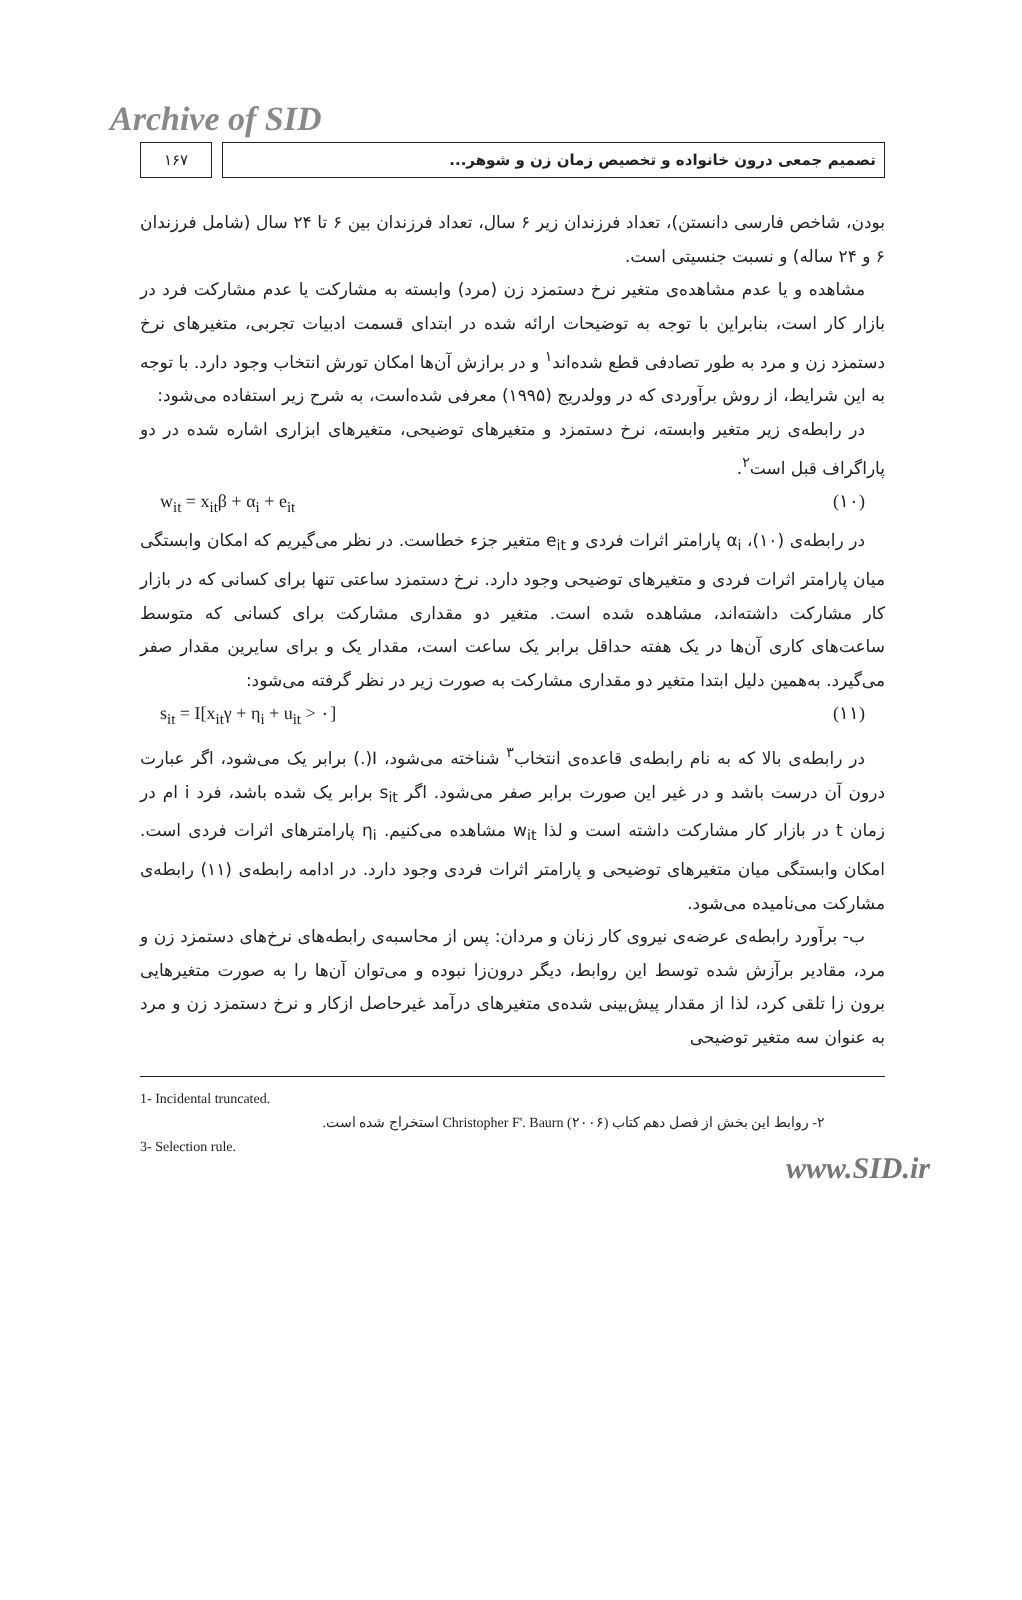Archive of SID
۱۶۷ تصمیم جمعی درون خانواده و تخصیص زمان زن و شوهر...
بودن، شاخص فارسی دانستن)، تعداد فرزندان زیر ۶ سال، تعداد فرزندان بین ۶ تا ۲۴ سال (شامل فرزندان ۶ و ۲۴ ساله) و نسبت جنسیتی است.
مشاهده و یا عدم مشاهده‌ی متغیر نرخ دستمزد زن (مرد) وابسته به مشارکت یا عدم مشارکت فرد در بازار کار است، بنابراین با توجه به توضیحات ارائه شده در ابتدای قسمت ادبیات تجربی، متغیرهای نرخ دستمزد زن و مرد به طور تصادفی قطع شده‌اند<sup>۱</sup> و در برازش آن‌ها امکان تورش انتخاب وجود دارد. با توجه به این شرایط، از روش برآوردی که در وولدریج (۱۹۹۵) معرفی شده‌است، به شرح زیر استفاده می‌شود:
در رابطه‌ی زیر متغیر وابسته، نرخ دستمزد و متغیرهای توضیحی، متغیرهای ابزاری اشاره شده در دو پاراگراف قبل است<sup>۲</sup>.
w<sub>it</sub> = x<sub>it</sub>β + α<sub>i</sub> + e<sub>it</sub> (۱۰)
در رابطه‌ی (۱۰)، α<sub>i</sub> پارامتر اثرات فردی و e<sub>it</sub> متغیر جزء خطاست. در نظر می‌گیریم که امکان وابستگی میان پارامتر اثرات فردی و متغیرهای توضیحی وجود دارد. نرخ دستمزد ساعتی تنها برای کسانی که در بازار کار مشارکت داشته‌اند، مشاهده شده است. متغیر دو مقداری مشارکت برای کسانی که متوسط ساعت‌های کاری آن‌ها در یک هفته حداقل برابر یک ساعت است، مقدار یک و برای سایرین مقدار صفر می‌گیرد. به‌همین دلیل ابتدا متغیر دو مقداری مشارکت به صورت زیر در نظر گرفته می‌شود:
s<sub>it</sub> = I[x<sub>it</sub>γ + η<sub>i</sub> + u<sub>it</sub> > ۰] (۱۱)
در رابطه‌ی بالا که به نام رابطه‌ی قاعده‌ی انتخاب<sup>۳</sup> شناخته می‌شود، I(.) برابر یک می‌شود، اگر عبارت درون آن درست باشد و در غیر این صورت برابر صفر می‌شود. اگر s<sub>it</sub> برابر یک شده باشد، فرد i ام در زمان t در بازار کار مشارکت داشته است و لذا w<sub>it</sub> مشاهده می‌کنیم. η<sub>i</sub> پارامترهای اثرات فردی است. امکان وابستگی میان متغیرهای توضیحی و پارامتر اثرات فردی وجود دارد. در ادامه رابطه‌ی (۱۱) رابطه‌ی مشارکت می‌نامیده می‌شود.
ب- برآورد رابطه‌ی عرضه‌ی نیروی کار زنان و مردان: پس از محاسبه‌ی رابطه‌های نرخ‌های دستمزد زن و مرد، مقادیر برآزش شده توسط این روابط، دیگر درون‌زا نبوده و می‌توان آن‌ها را به صورت متغیرهایی برون زا تلقی کرد، لذا از مقدار پیش‌بینی شده‌ی متغیرهای درآمد غیرحاصل ازکار و نرخ دستمزد زن و مرد به عنوان سه متغیر توضیحی
1- Incidental truncated.
۲- روابط این بخش از فصل دهم کتاب Christopher F'. Baurn (۲۰۰۶) استخراج شده است.
3- Selection rule.
www.SID.ir